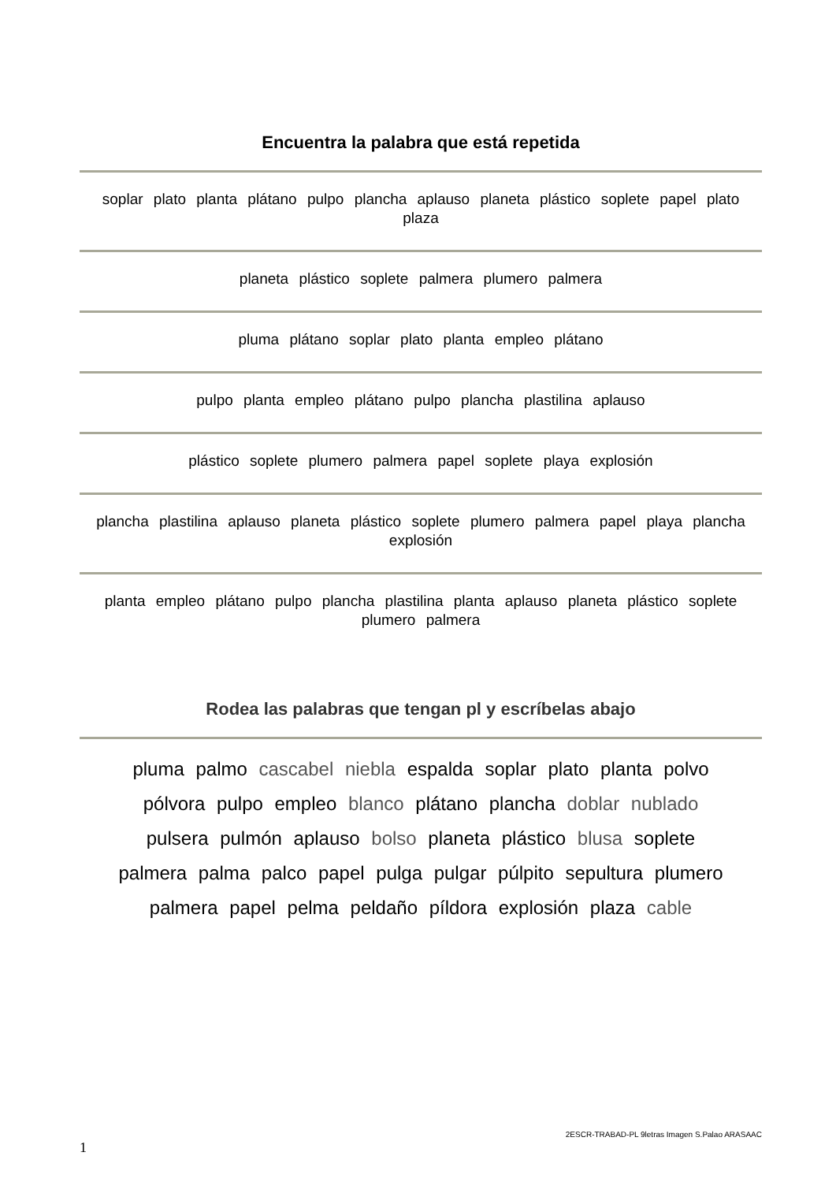Encuentra la palabra que está repetida
soplar plato planta plátano pulpo plancha aplauso planeta plástico soplete papel plato plaza
planeta plástico soplete palmera plumero palmera
pluma plátano soplar plato planta empleo plátano
pulpo planta empleo plátano pulpo plancha plastilina aplauso
plástico soplete plumero palmera papel soplete playa explosión
plancha plastilina aplauso planeta plástico soplete plumero palmera papel playa plancha explosión
planta empleo plátano pulpo plancha plastilina planta aplauso planeta plástico soplete plumero palmera
Rodea las palabras que tengan pl y escríbelas abajo
pluma palmo cascabel niebla espalda soplar plato planta polvo
pólvora pulpo empleo blanco plátano plancha doblar nublado
pulsera pulmón aplauso bolso planeta plástico blusa soplete
palmera palma palco papel pulga pulgar púlpito sepultura plumero
palmera papel pelma peldaño píldora explosión plaza cable
1 2ESCR-TRABAD-PL 9letras Imagen S.Palao ARASAAC